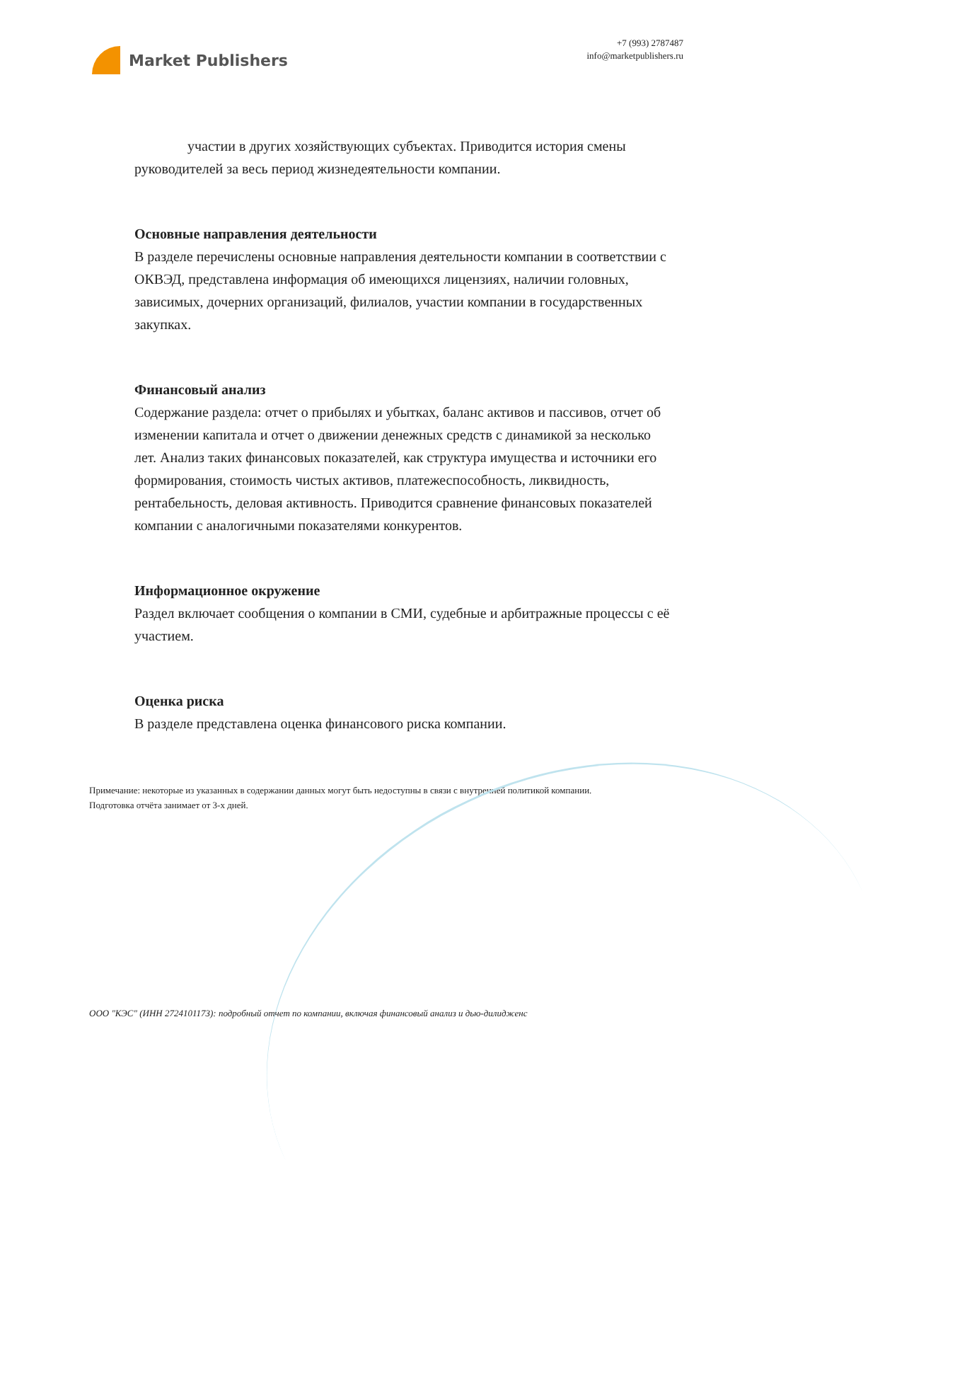Market Publishers
+7 (993) 2787487
info@marketpublishers.ru
участии в других хозяйствующих субъектах. Приводится история смены руководителей за весь период жизнедеятельности компании.
Основные направления деятельности
В разделе перечислены основные направления деятельности компании в соответствии с ОКВЭД, представлена информация об имеющихся лицензиях, наличии головных, зависимых, дочерних организаций, филиалов, участии компании в государственных закупках.
Финансовый анализ
Содержание раздела: отчет о прибылях и убытках, баланс активов и пассивов, отчет об изменении капитала и отчет о движении денежных средств с динамикой за несколько лет. Анализ таких финансовых показателей, как структура имущества и источники его формирования, стоимость чистых активов, платежеспособность, ликвидность, рентабельность, деловая активность. Приводится сравнение финансовых показателей компании с аналогичными показателями конкурентов.
Информационное окружение
Раздел включает сообщения о компании в СМИ, судебные и арбитражные процессы с её участием.
Оценка риска
В разделе представлена оценка финансового риска компании.
Примечание: некоторые из указанных в содержании данных могут быть недоступны в связи с внутренней политикой компании.
Подготовка отчёта занимает от 3-х дней.
ООО "КЭС" (ИНН 2724101173): подробный отчет по компании, включая финансовый анализ и дью-дилидженс